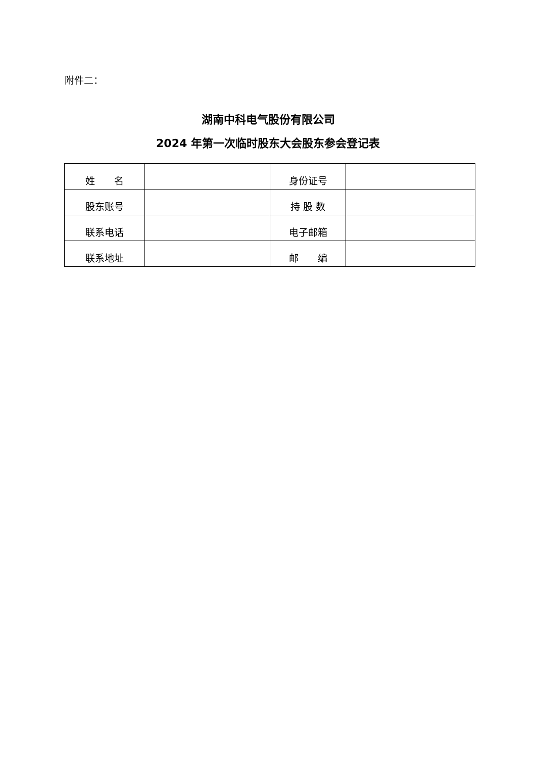附件二：
湖南中科电气股份有限公司
2024 年第一次临时股东大会股东参会登记表
| 姓 名 | | 身份证号 | |
| 股东账号 | | 持 股 数 | |
| 联系电话 | | 电子邮箱 | |
| 联系地址 | | 邮 编 | |